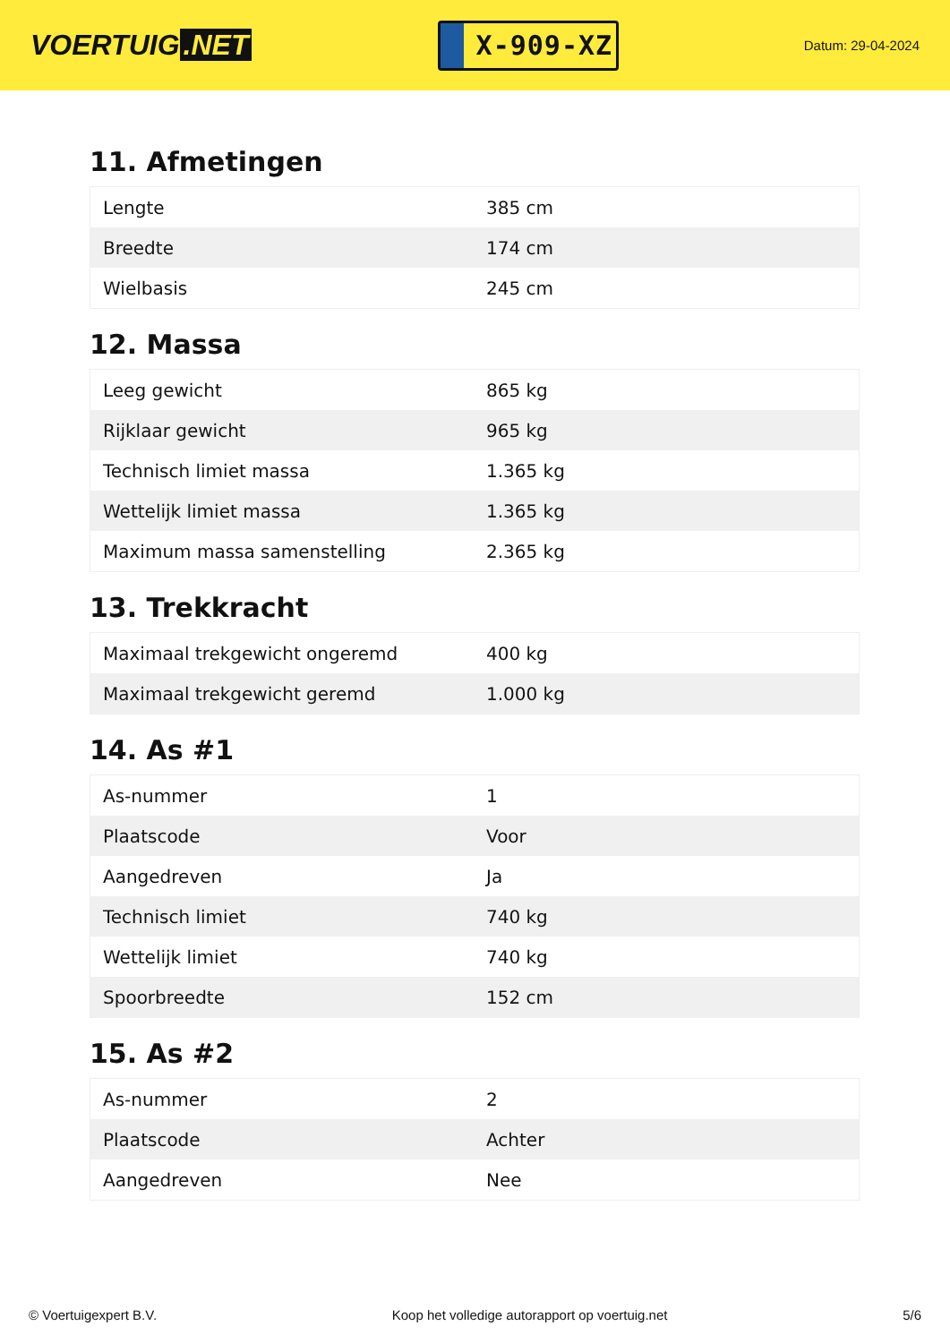VOERTUIG.NET
X-909-XZ
Datum: 29-04-2024
11. Afmetingen
| Lengte | 385 cm |
| Breedte | 174 cm |
| Wielbasis | 245 cm |
12. Massa
| Leeg gewicht | 865 kg |
| Rijklaar gewicht | 965 kg |
| Technisch limiet massa | 1.365 kg |
| Wettelijk limiet massa | 1.365 kg |
| Maximum massa samenstelling | 2.365 kg |
13. Trekkracht
| Maximaal trekgewicht ongeremd | 400 kg |
| Maximaal trekgewicht geremd | 1.000 kg |
14. As #1
| As-nummer | 1 |
| Plaatscode | Voor |
| Aangedreven | Ja |
| Technisch limiet | 740 kg |
| Wettelijk limiet | 740 kg |
| Spoorbreedte | 152 cm |
15. As #2
| As-nummer | 2 |
| Plaatscode | Achter |
| Aangedreven | Nee |
© Voertuigexpert B.V. Koop het volledige autorapport op voertuig.net 5/6